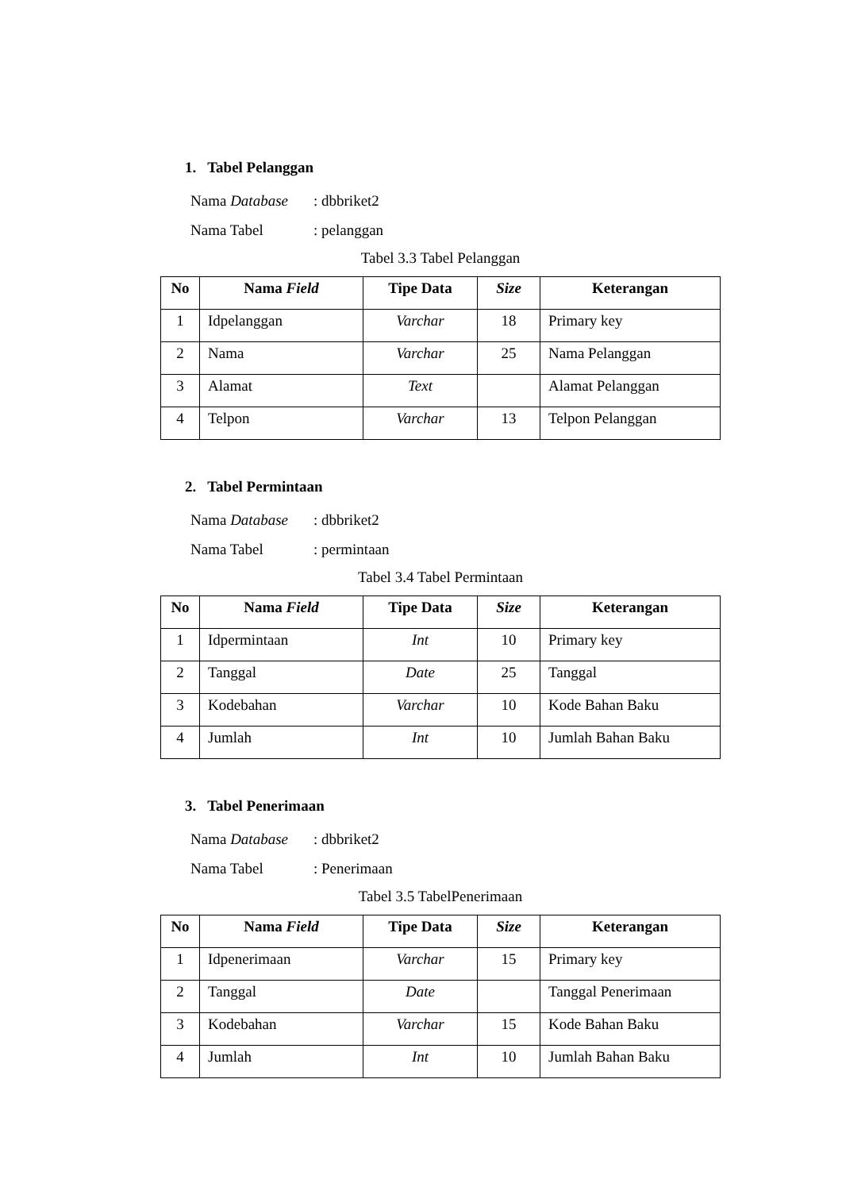1. Tabel Pelanggan
Nama Database: dbbriket2
Nama Tabel: pelanggan
Tabel 3.3 Tabel Pelanggan
| No | Nama Field | Tipe Data | Size | Keterangan |
| --- | --- | --- | --- | --- |
| 1 | Idpelanggan | Varchar | 18 | Primary key |
| 2 | Nama | Varchar | 25 | Nama Pelanggan |
| 3 | Alamat | Text | | Alamat Pelanggan |
| 4 | Telpon | Varchar | 13 | Telpon Pelanggan |
2. Tabel Permintaan
Nama Database: dbbriket2
Nama Tabel: permintaan
Tabel 3.4 Tabel Permintaan
| No | Nama Field | Tipe Data | Size | Keterangan |
| --- | --- | --- | --- | --- |
| 1 | Idpermintaan | Int | 10 | Primary key |
| 2 | Tanggal | Date | 25 | Tanggal |
| 3 | Kodebahan | Varchar | 10 | Kode Bahan Baku |
| 4 | Jumlah | Int | 10 | Jumlah Bahan Baku |
3. Tabel Penerimaan
Nama Database: dbbriket2
Nama Tabel: Penerimaan
Tabel 3.5 TabelPenerimaan
| No | Nama Field | Tipe Data | Size | Keterangan |
| --- | --- | --- | --- | --- |
| 1 | Idpenerimaan | Varchar | 15 | Primary key |
| 2 | Tanggal | Date | | Tanggal Penerimaan |
| 3 | Kodebahan | Varchar | 15 | Kode Bahan Baku |
| 4 | Jumlah | Int | 10 | Jumlah Bahan Baku |